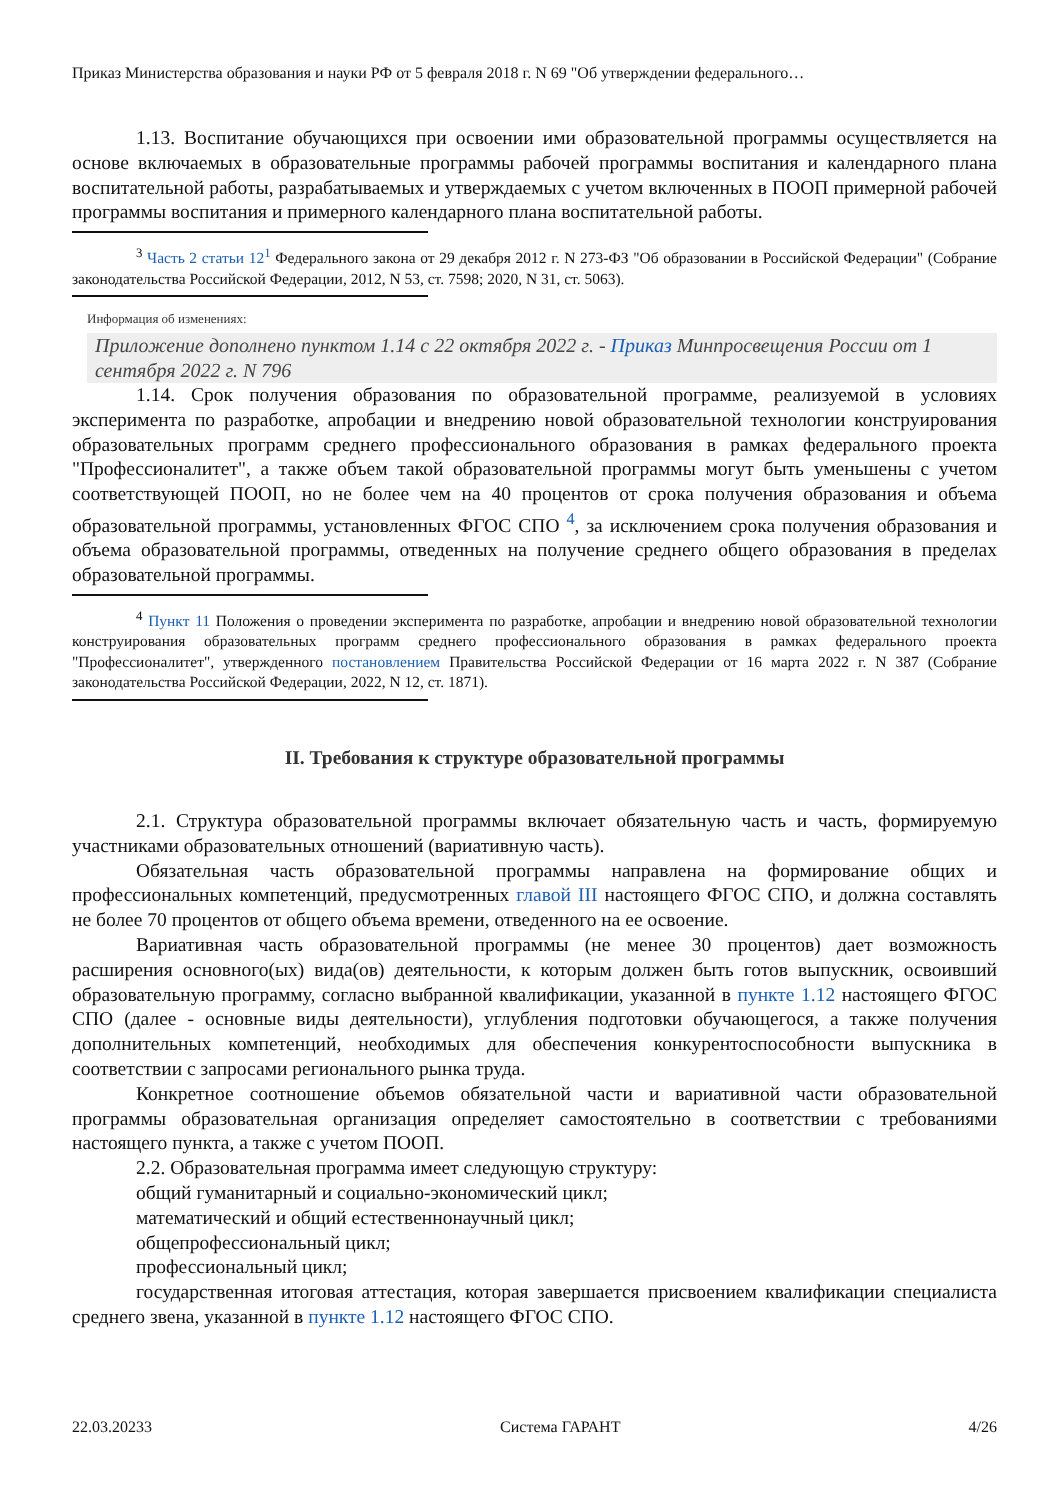Приказ Министерства образования и науки РФ от 5 февраля 2018 г. N 69 "Об утверждении федерального…
1.13. Воспитание обучающихся при освоении ими образовательной программы осуществляется на основе включаемых в образовательные программы рабочей программы воспитания и календарного плана воспитательной работы, разрабатываемых и утверждаемых с учетом включенных в ПООП примерной рабочей программы воспитания и примерного календарного плана воспитательной работы.
<sup>3</sup> Часть 2 статьи 12<sup>1</sup> Федерального закона от 29 декабря 2012 г. N 273-ФЗ "Об образовании в Российской Федерации" (Собрание законодательства Российской Федерации, 2012, N 53, ст. 7598; 2020, N 31, ст. 5063).
Информация об изменениях:
Приложение дополнено пунктом 1.14 с 22 октября 2022 г. - Приказ Минпросвещения России от 1 сентября 2022 г. N 796
1.14. Срок получения образования по образовательной программе, реализуемой в условиях эксперимента по разработке, апробации и внедрению новой образовательной технологии конструирования образовательных программ среднего профессионального образования в рамках федерального проекта "Профессионалитет", а также объем такой образовательной программы могут быть уменьшены с учетом соответствующей ПООП, но не более чем на 40 процентов от срока получения образования и объема образовательной программы, установленных ФГОС СПО <sup>4</sup>, за исключением срока получения образования и объема образовательной программы, отведенных на получение среднего общего образования в пределах образовательной программы.
<sup>4</sup> Пункт 11 Положения о проведении эксперимента по разработке, апробации и внедрению новой образовательной технологии конструирования образовательных программ среднего профессионального образования в рамках федерального проекта "Профессионалитет", утвержденного постановлением Правительства Российской Федерации от 16 марта 2022 г. N 387 (Собрание законодательства Российской Федерации, 2022, N 12, ст. 1871).
II. Требования к структуре образовательной программы
2.1. Структура образовательной программы включает обязательную часть и часть, формируемую участниками образовательных отношений (вариативную часть).
Обязательная часть образовательной программы направлена на формирование общих и профессиональных компетенций, предусмотренных главой III настоящего ФГОС СПО, и должна составлять не более 70 процентов от общего объема времени, отведенного на ее освоение.
Вариативная часть образовательной программы (не менее 30 процентов) дает возможность расширения основного(ых) вида(ов) деятельности, к которым должен быть готов выпускник, освоивший образовательную программу, согласно выбранной квалификации, указанной в пункте 1.12 настоящего ФГОС СПО (далее - основные виды деятельности), углубления подготовки обучающегося, а также получения дополнительных компетенций, необходимых для обеспечения конкурентоспособности выпускника в соответствии с запросами регионального рынка труда.
Конкретное соотношение объемов обязательной части и вариативной части образовательной программы образовательная организация определяет самостоятельно в соответствии с требованиями настоящего пункта, а также с учетом ПООП.
2.2. Образовательная программа имеет следующую структуру:
общий гуманитарный и социально-экономический цикл;
математический и общий естественнонаучный цикл;
общепрофессиональный цикл;
профессиональный цикл;
государственная итоговая аттестация, которая завершается присвоением квалификации специалиста среднего звена, указанной в пункте 1.12 настоящего ФГОС СПО.
22.03.20233 Система ГАРАНТ 4/26